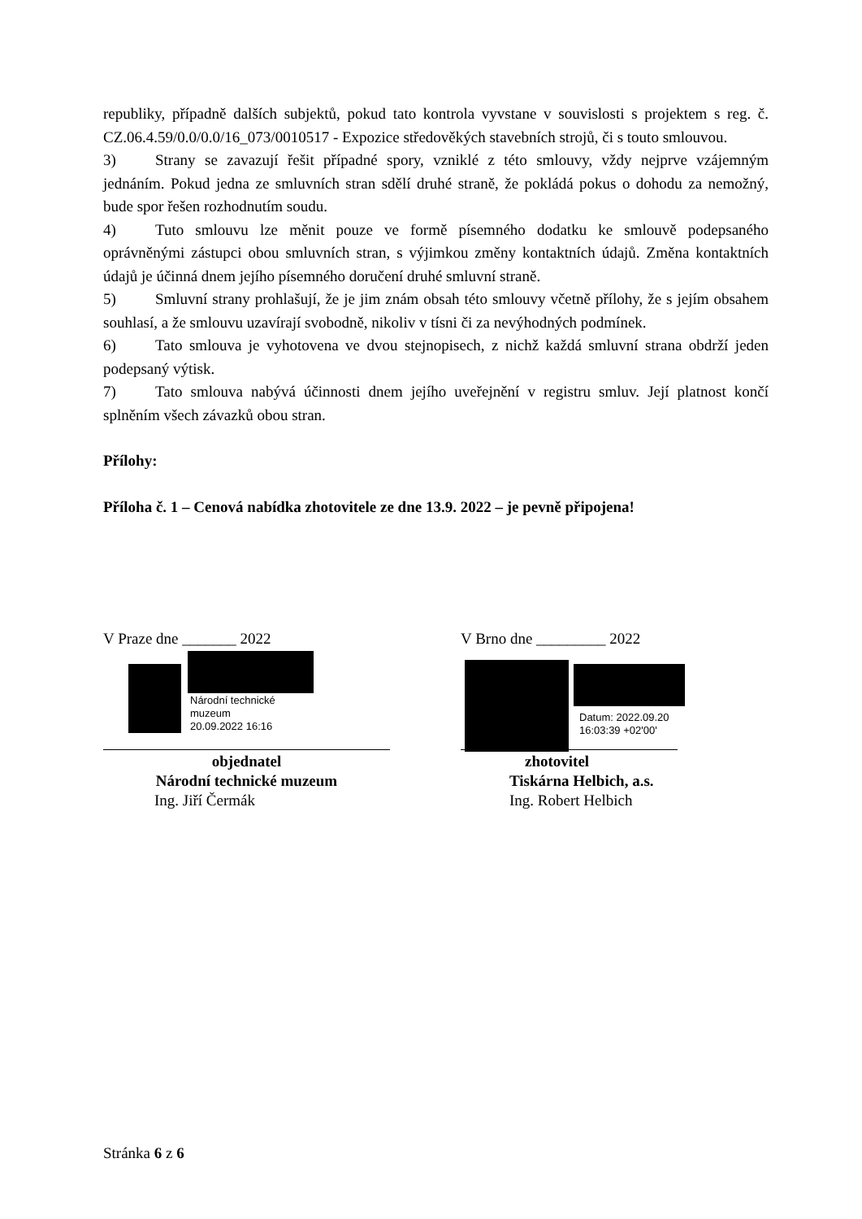republiky, případně dalších subjektů, pokud tato kontrola vyvstane v souvislosti s projektem s reg. č. CZ.06.4.59/0.0/0.0/16_073/0010517 - Expozice středověkých stavebních strojů, či s touto smlouvou.
3) Strany se zavazují řešit případné spory, vzniklé z této smlouvy, vždy nejprve vzájemným jednáním. Pokud jedna ze smluvních stran sdělí druhé straně, že pokládá pokus o dohodu za nemožný, bude spor řešen rozhodnutím soudu.
4) Tuto smlouvu lze měnit pouze ve formě písemného dodatku ke smlouvě podepsaného oprávněnými zástupci obou smluvních stran, s výjimkou změny kontaktních údajů. Změna kontaktních údajů je účinná dnem jejího písemného doručení druhé smluvní straně.
5) Smluvní strany prohlašují, že je jim znám obsah této smlouvy včetně přílohy, že s jejím obsahem souhlasí, a že smlouvu uzavírají svobodně, nikoliv v tísni či za nevýhodných podmínek.
6) Tato smlouva je vyhotovena ve dvou stejnopisech, z nichž každá smluvní strana obdrží jeden podepsaný výtisk.
7) Tato smlouva nabývá účinnosti dnem jejího uveřejnění v registru smluv. Její platnost končí splněním všech závazků obou stran.
Přílohy:
Příloha č. 1 – Cenová nabídka zhotovitele ze dne 13.9. 2022 – je pevně připojena!
V Praze dne _______ 2022
Národní technické
muzeum
20.09.2022 16:16
objednatel
Národní technické muzeum
Ing. Jiří Čermák
V Brno dne _________ 2022
Datum: 2022.09.20
16:03:39 +02'00'
zhotovitel
Tiskárna Helbich, a.s.
Ing. Robert Helbich
Stránka 6 z 6